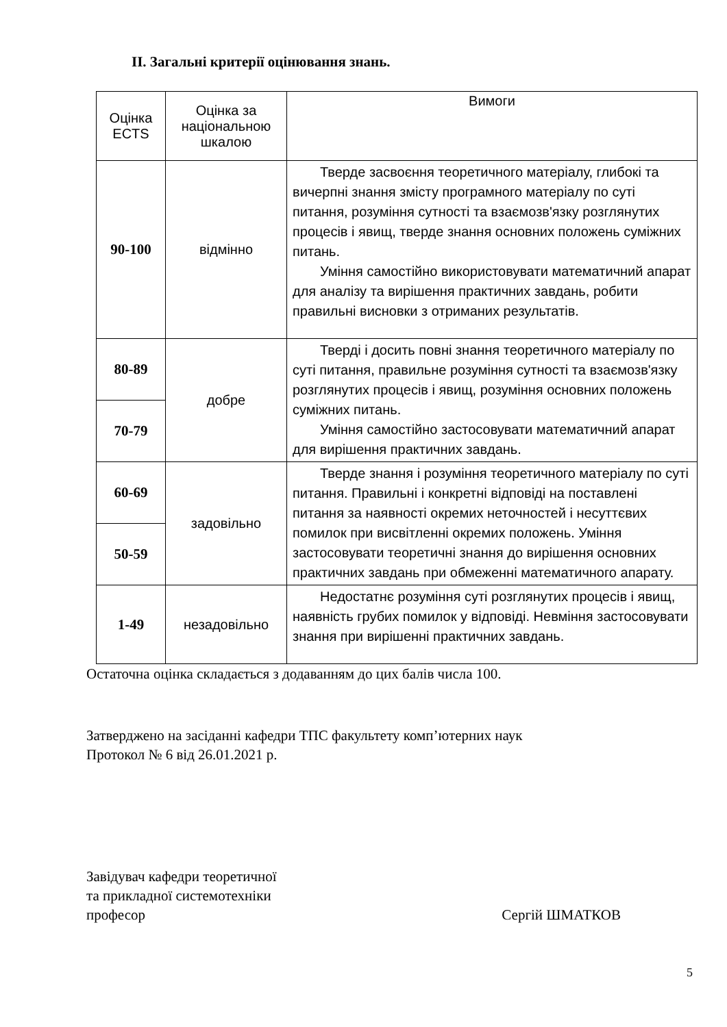ІІ. Загальні критерії оцінювання знань.
| Оцінка ECTS | Оцінка за національною шкалою | Вимоги |
| --- | --- | --- |
| 90-100 | відмінно | Тверде засвоєння теоретичного матеріалу, глибокі та вичерпні знання змісту програмного матеріалу по суті питання, розуміння сутності та взаємозв'язку розглянутих процесів і явищ, тверде знання основних положень суміжних питань. Уміння самостійно використовувати математичний апарат для аналізу та вирішення практичних завдань, робити правильні висновки з отриманих результатів. |
| 80-89 | добре | Тверді і досить повні знання теоретичного матеріалу по суті питання, правильне розуміння сутності та взаємозв'язку розглянутих процесів і явищ, розуміння основних положень суміжних питань. Уміння самостійно застосовувати математичний апарат для вирішення практичних завдань. |
| 70-79 | | |
| 60-69 | задовільно | Тверде знання і розуміння теоретичного матеріалу по суті питання. Правильні і конкретні відповіді на поставлені питання за наявності окремих неточностей і несуттєвих помилок при висвітленні окремих положень. Уміння застосовувати теоретичні знання до вирішення основних практичних завдань при обмеженні математичного апарату. |
| 50-59 | | |
| 1-49 | незадовільно | Недостатнє розуміння суті розглянутих процесів і явищ, наявність грубих помилок у відповіді. Невміння застосовувати знання при вирішенні практичних завдань. |
Остаточна оцінка складається з додаванням до цих балів числа 100.
Затверджено на засіданні кафедри ТПС факультету комп’ютерних наук
Протокол № 6 від 26.01.2021 р.
Завідувач кафедри теоретичної
та прикладної системотехніки
професор Сергій ШМАТКОВ
5